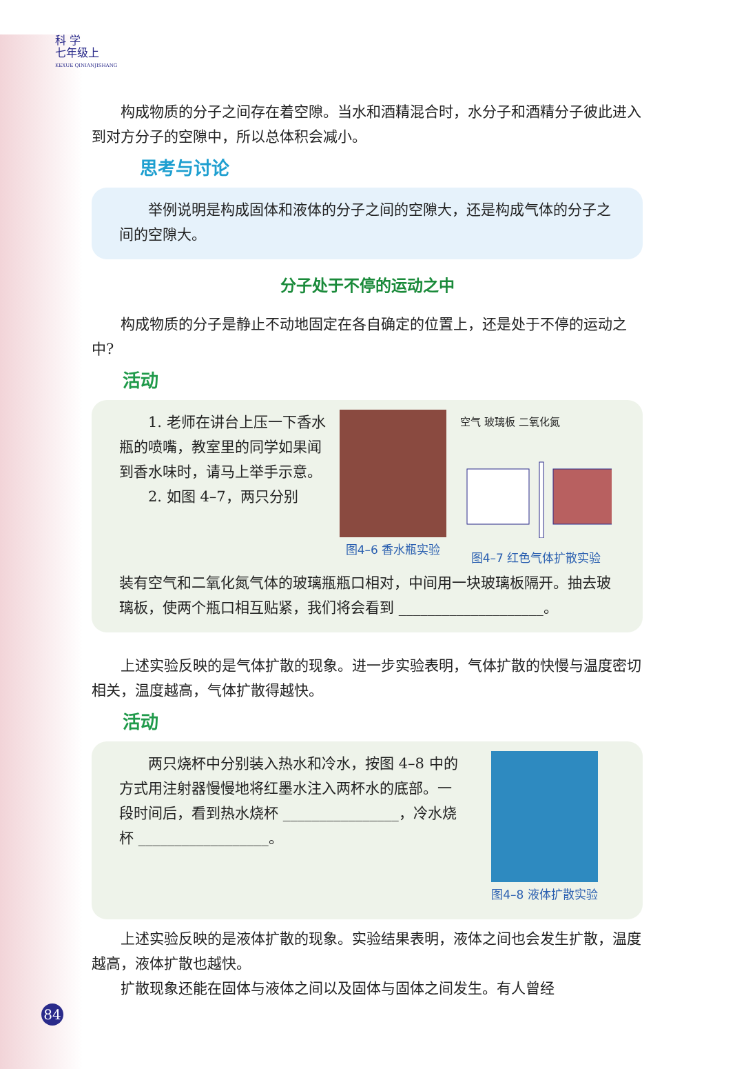科 学
七年级上
KEXUE QINIANJISHANG
构成物质的分子之间存在着空隙。当水和酒精混合时，水分子和酒精分子彼此进入到对方分子的空隙中，所以总体积会减小。
思考与讨论
举例说明是构成固体和液体的分子之间的空隙大，还是构成气体的分子之间的空隙大。
分子处于不停的运动之中
构成物质的分子是静止不动地固定在各自确定的位置上，还是处于不停的运动之中?
活动
1. 老师在讲台上压一下香水瓶的喷嘴，教室里的同学如果闻到香水味时，请马上举手示意。
2. 如图 4–7，两只分别
图4–6 香水瓶实验 空气 玻璃板 二氧化氮
图4–7 红色气体扩散实验
装有空气和二氧化氮气体的玻璃瓶瓶口相对，中间用一块玻璃板隔开。抽去玻璃板，使两个瓶口相互贴紧，我们将会看到 ____________________。
上述实验反映的是气体扩散的现象。进一步实验表明，气体扩散的快慢与温度密切相关，温度越高，气体扩散得越快。
活动
两只烧杯中分别装入热水和冷水，按图 4–8 中的方式用注射器慢慢地将红墨水注入两杯水的底部。一段时间后，看到热水烧杯 ________________，冷水烧杯 __________________。
图4–8 液体扩散实验
上述实验反映的是液体扩散的现象。实验结果表明，液体之间也会发生扩散，温度越高，液体扩散也越快。
扩散现象还能在固体与液体之间以及固体与固体之间发生。有人曾经
84